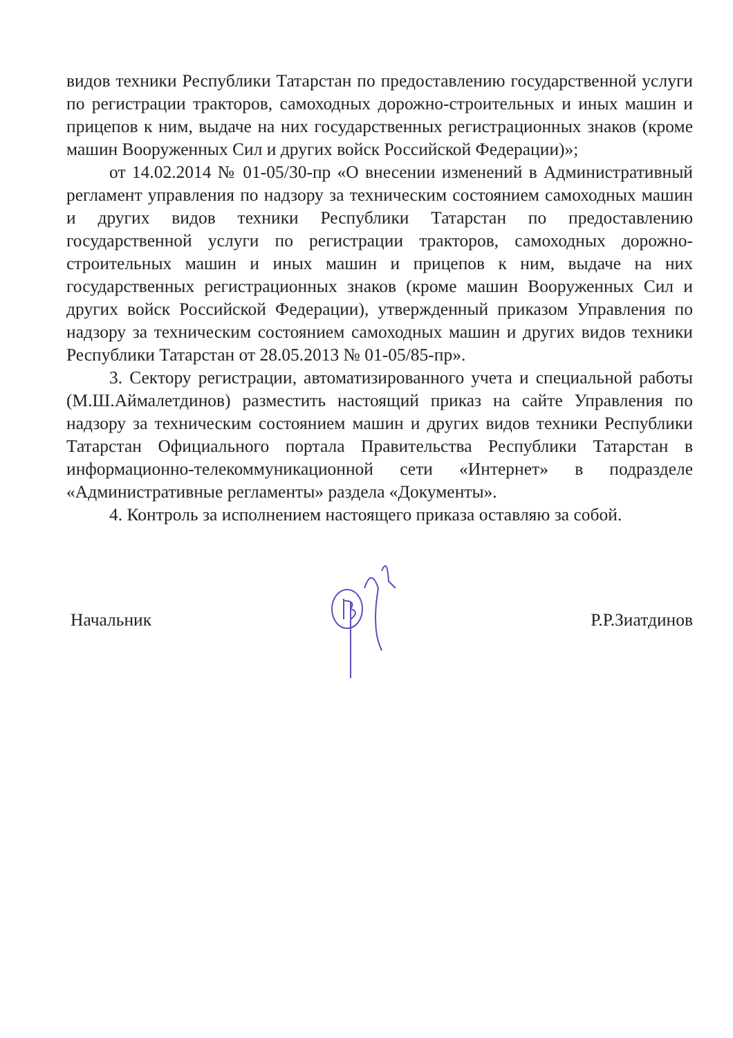видов техники Республики Татарстан по предоставлению государственной услуги по регистрации тракторов, самоходных дорожно-строительных и иных машин и прицепов к ним, выдаче на них государственных регистрационных знаков (кроме машин Вооруженных Сил и других войск Российской Федерации)»;
от 14.02.2014 № 01-05/30-пр «О внесении изменений в Административный регламент управления по надзору за техническим состоянием самоходных машин и других видов техники Республики Татарстан по предоставлению государственной услуги по регистрации тракторов, самоходных дорожно-строительных машин и иных машин и прицепов к ним, выдаче на них государственных регистрационных знаков (кроме машин Вооруженных Сил и других войск Российской Федерации), утвержденный приказом Управления по надзору за техническим состоянием самоходных машин и других видов техники Республики Татарстан от 28.05.2013 № 01-05/85-пр».
3. Сектору регистрации, автоматизированного учета и специальной работы (М.Ш.Аймалетдинов) разместить настоящий приказ на сайте Управления по надзору за техническим состоянием машин и других видов техники Республики Татарстан Официального портала Правительства Республики Татарстан в информационно-телекоммуникационной сети «Интернет» в подразделе «Административные регламенты» раздела «Документы».
4. Контроль за исполнением настоящего приказа оставляю за собой.
Начальник Р.Р.Зиатдинов